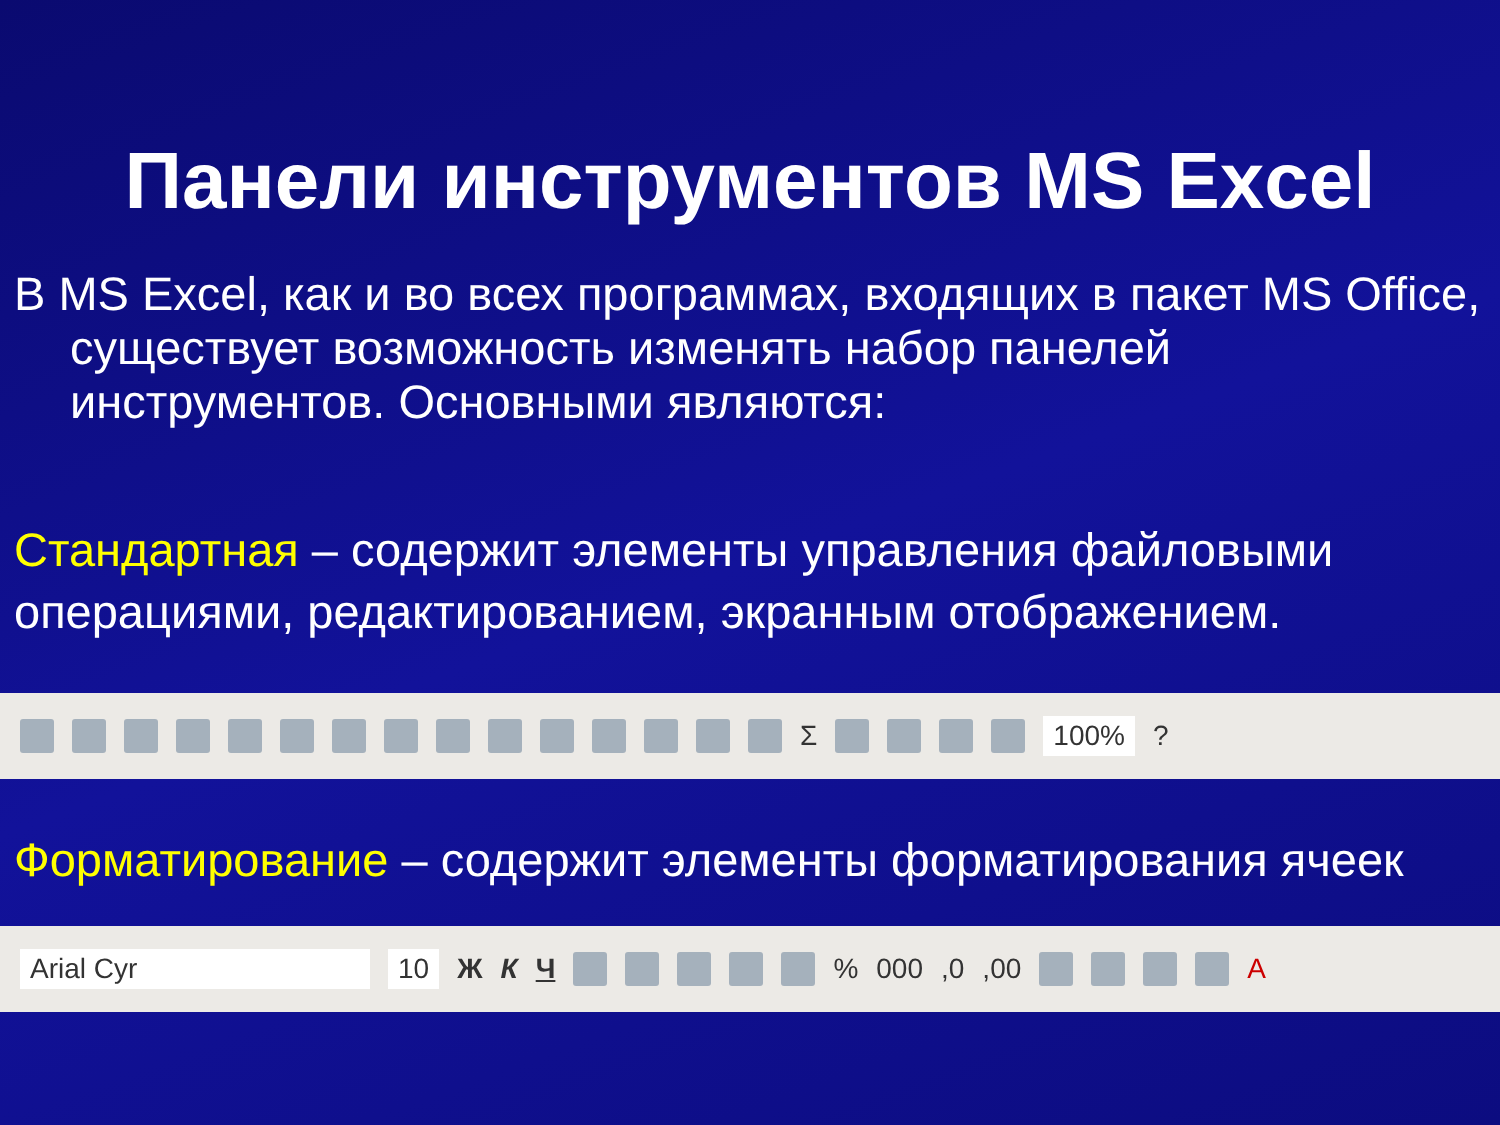Панели инструментов MS Excel
В MS Excel, как и во всех программах, входящих в пакет MS Office, существует возможность изменять набор панелей инструментов. Основными являются:
Стандартная – содержит элементы управления файловыми операциями, редактированием, экранным отображением.
Σ
100%?
Форматирование – содержит элементы форматирования ячеек
Arial Cyr 10 Ж К Ч % 000,0,00 A